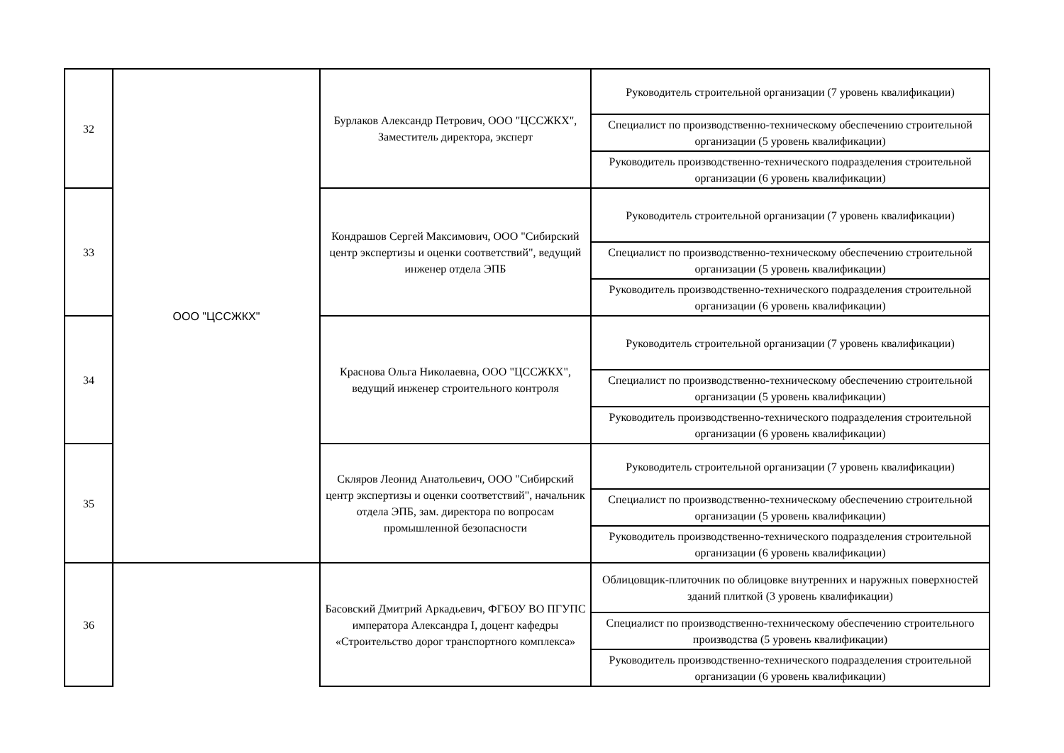| 32 | ООО "ЦССЖКХ" | Бурлаков Александр Петрович, ООО "ЦССЖКХ", Заместитель директора, эксперт | Руководитель строительной организации (7 уровень квалификации) |
| | | | Специалист по производственно-техническому обеспечению строительной организации (5 уровень квалификации) |
| | | | Руководитель производственно-технического подразделения строительной организации (6 уровень квалификации) |
| 33 | | Кондрашов Сергей Максимович, ООО "Сибирский центр экспертизы и оценки соответствий", ведущий инженер отдела ЭПБ | Руководитель строительной организации (7 уровень квалификации) |
| | | | Специалист по производственно-техническому обеспечению строительной организации (5 уровень квалификации) |
| | | | Руководитель производственно-технического подразделения строительной организации (6 уровень квалификации) |
| 34 | | Краснова Ольга Николаевна, ООО "ЦССЖКХ", ведущий инженер строительного контроля | Руководитель строительной организации (7 уровень квалификации) |
| | | | Специалист по производственно-техническому обеспечению строительной организации (5 уровень квалификации) |
| | | | Руководитель производственно-технического подразделения строительной организации (6 уровень квалификации) |
| 35 | | Скляров Леонид Анатольевич, ООО "Сибирский центр экспертизы и оценки соответствий", начальник отдела ЭПБ, зам. директора по вопросам промышленной безопасности | Руководитель строительной организации (7 уровень квалификации) |
| | | | Специалист по производственно-техническому обеспечению строительной организации (5 уровень квалификации) |
| | | | Руководитель производственно-технического подразделения строительной организации (6 уровень квалификации) |
| 36 | | Басовский Дмитрий Аркадьевич, ФГБОУ ВО ПГУПС императора Александра I, доцент кафедры «Строительство дорог транспортного комплекса» | Облицовщик-плиточник по облицовке внутренних и наружных поверхностей зданий плиткой (3 уровень квалификации) |
| | | | Специалист по производственно-техническому обеспечению строительного производства (5 уровень квалификации) |
| | | | Руководитель производственно-технического подразделения строительной организации (6 уровень квалификации) |